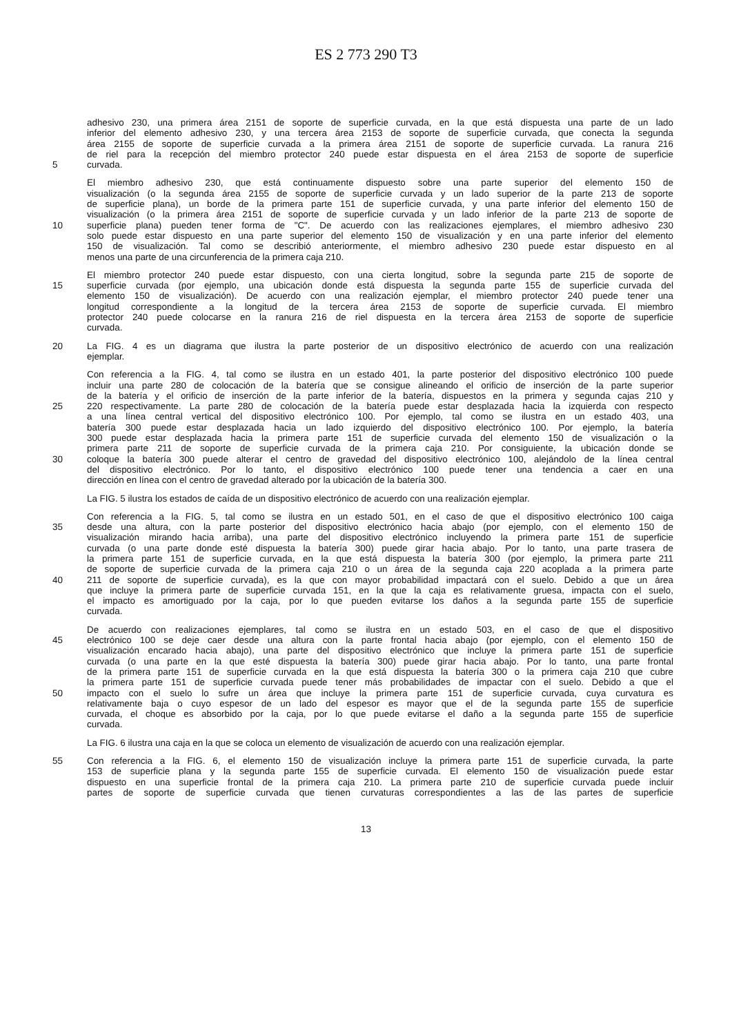ES 2 773 290 T3
adhesivo 230, una primera área 2151 de soporte de superficie curvada, en la que está dispuesta una parte de un lado
inferior del elemento adhesivo 230, y una tercera área 2153 de soporte de superficie curvada, que conecta la segunda
área 2155 de soporte de superficie curvada a la primera área 2151 de soporte de superficie curvada. La ranura 216
de riel para la recepción del miembro protector 240 puede estar dispuesta en el área 2153 de soporte de superficie
5 curvada.
El miembro adhesivo 230, que está continuamente dispuesto sobre una parte superior del elemento 150 de
visualización (o la segunda área 2155 de soporte de superficie curvada y un lado superior de la parte 213 de soporte
de superficie plana), un borde de la primera parte 151 de superficie curvada, y una parte inferior del elemento 150 de
visualización (o la primera área 2151 de soporte de superficie curvada y un lado inferior de la parte 213 de soporte de
10 superficie plana) pueden tener forma de "C". De acuerdo con las realizaciones ejemplares, el miembro adhesivo 230
solo puede estar dispuesto en una parte superior del elemento 150 de visualización y en una parte inferior del elemento
150 de visualización. Tal como se describió anteriormente, el miembro adhesivo 230 puede estar dispuesto en al
menos una parte de una circunferencia de la primera caja 210.
El miembro protector 240 puede estar dispuesto, con una cierta longitud, sobre la segunda parte 215 de soporte de
15 superficie curvada (por ejemplo, una ubicación donde está dispuesta la segunda parte 155 de superficie curvada del
elemento 150 de visualización). De acuerdo con una realización ejemplar, el miembro protector 240 puede tener una
longitud correspondiente a la longitud de la tercera área 2153 de soporte de superficie curvada. El miembro
protector 240 puede colocarse en la ranura 216 de riel dispuesta en la tercera área 2153 de soporte de superficie
curvada.
20 La FIG. 4 es un diagrama que ilustra la parte posterior de un dispositivo electrónico de acuerdo con una realización
ejemplar.
Con referencia a la FIG. 4, tal como se ilustra en un estado 401, la parte posterior del dispositivo electrónico 100 puede
incluir una parte 280 de colocación de la batería que se consigue alineando el orificio de inserción de la parte superior
de la batería y el orificio de inserción de la parte inferior de la batería, dispuestos en la primera y segunda cajas 210 y
25 220 respectivamente. La parte 280 de colocación de la batería puede estar desplazada hacia la izquierda con respecto
a una línea central vertical del dispositivo electrónico 100. Por ejemplo, tal como se ilustra en un estado 403, una
batería 300 puede estar desplazada hacia un lado izquierdo del dispositivo electrónico 100. Por ejemplo, la batería
300 puede estar desplazada hacia la primera parte 151 de superficie curvada del elemento 150 de visualización o la
primera parte 211 de soporte de superficie curvada de la primera caja 210. Por consiguiente, la ubicación donde se
30 coloque la batería 300 puede alterar el centro de gravedad del dispositivo electrónico 100, alejándolo de la línea central
del dispositivo electrónico. Por lo tanto, el dispositivo electrónico 100 puede tener una tendencia a caer en una
dirección en línea con el centro de gravedad alterado por la ubicación de la batería 300.
La FIG. 5 ilustra los estados de caída de un dispositivo electrónico de acuerdo con una realización ejemplar.
Con referencia a la FIG. 5, tal como se ilustra en un estado 501, en el caso de que el dispositivo electrónico 100 caiga
35 desde una altura, con la parte posterior del dispositivo electrónico hacia abajo (por ejemplo, con el elemento 150 de
visualización mirando hacia arriba), una parte del dispositivo electrónico incluyendo la primera parte 151 de superficie
curvada (o una parte donde esté dispuesta la batería 300) puede girar hacia abajo. Por lo tanto, una parte trasera de
la primera parte 151 de superficie curvada, en la que está dispuesta la batería 300 (por ejemplo, la primera parte 211
de soporte de superficie curvada de la primera caja 210 o un área de la segunda caja 220 acoplada a la primera parte
40 211 de soporte de superficie curvada), es la que con mayor probabilidad impactará con el suelo. Debido a que un área
que incluye la primera parte de superficie curvada 151, en la que la caja es relativamente gruesa, impacta con el suelo,
el impacto es amortiguado por la caja, por lo que pueden evitarse los daños a la segunda parte 155 de superficie
curvada.
De acuerdo con realizaciones ejemplares, tal como se ilustra en un estado 503, en el caso de que el dispositivo
45 electrónico 100 se deje caer desde una altura con la parte frontal hacia abajo (por ejemplo, con el elemento 150 de
visualización encarado hacia abajo), una parte del dispositivo electrónico que incluye la primera parte 151 de superficie
curvada (o una parte en la que esté dispuesta la batería 300) puede girar hacia abajo. Por lo tanto, una parte frontal
de la primera parte 151 de superficie curvada en la que está dispuesta la batería 300 o la primera caja 210 que cubre
la primera parte 151 de superficie curvada puede tener más probabilidades de impactar con el suelo. Debido a que el
50 impacto con el suelo lo sufre un área que incluye la primera parte 151 de superficie curvada, cuya curvatura es
relativamente baja o cuyo espesor de un lado del espesor es mayor que el de la segunda parte 155 de superficie
curvada, el choque es absorbido por la caja, por lo que puede evitarse el daño a la segunda parte 155 de superficie
curvada.
La FIG. 6 ilustra una caja en la que se coloca un elemento de visualización de acuerdo con una realización ejemplar.
55 Con referencia a la FIG. 6, el elemento 150 de visualización incluye la primera parte 151 de superficie curvada, la parte
153 de superficie plana y la segunda parte 155 de superficie curvada. El elemento 150 de visualización puede estar
dispuesto en una superficie frontal de la primera caja 210. La primera parte 210 de superficie curvada puede incluir
partes de soporte de superficie curvada que tienen curvaturas correspondientes a las de las partes de superficie
13